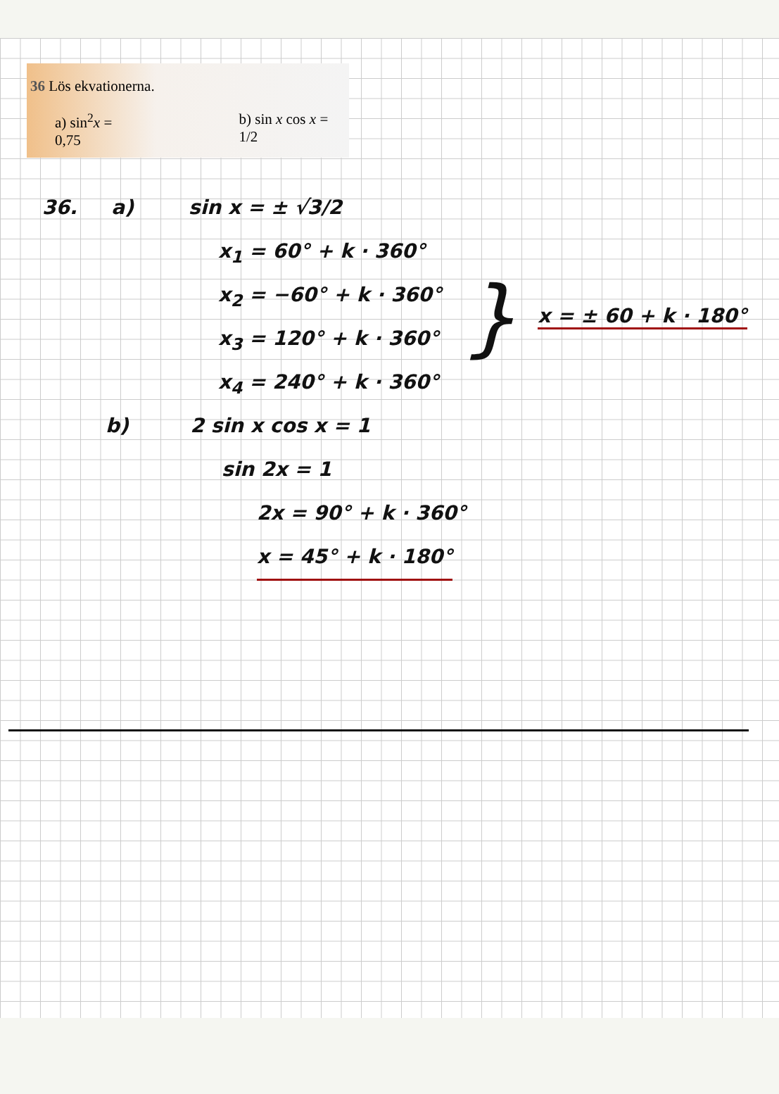36 Lös ekvationerna.
a) sin<sup>2</sup>x = 0,75 b) sin x cos x = 1/2
36. a) sin x = ± √3/2
x<sub>1</sub> = 60° + k · 360°
x<sub>2</sub> = −60° + k · 360°
x<sub>3</sub> = 120° + k · 360°
x<sub>4</sub> = 240° + k · 360°
}
x = ± 60 + k · 180°
b) 2 sin x cos x = 1
sin 2x = 1
2x = 90° + k · 360°
x = 45° + k · 180°